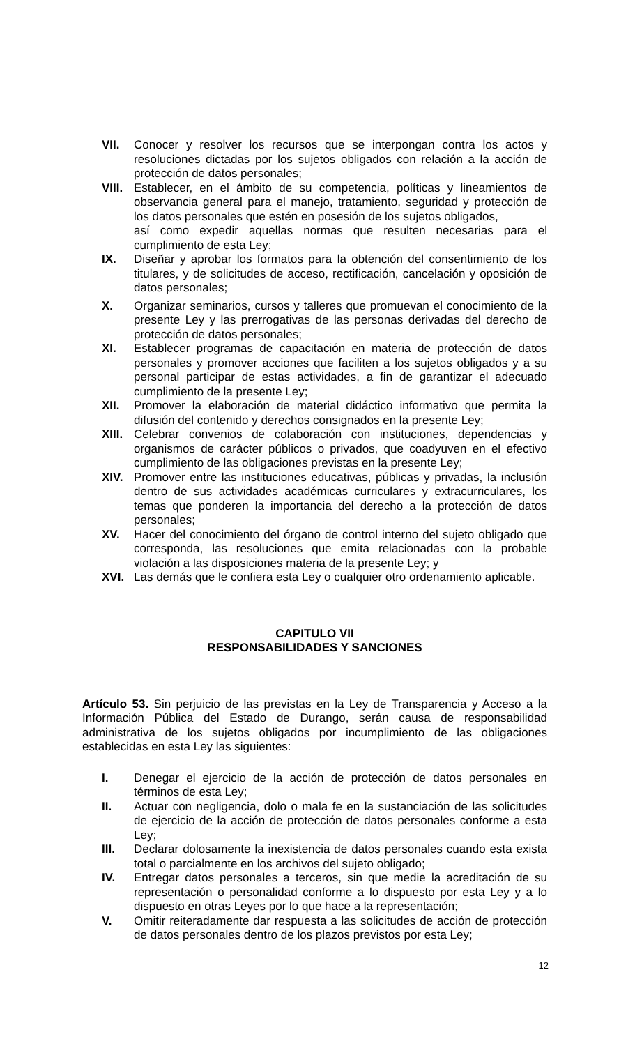VII. Conocer y resolver los recursos que se interpongan contra los actos y resoluciones dictadas por los sujetos obligados con relación a la acción de protección de datos personales;
VIII.
Establecer, en el ámbito de su competencia, políticas y lineamientos de observancia general para el manejo, tratamiento, seguridad y protección de los datos personales que estén en posesión de los sujetos obligados,
así como expedir aquellas normas que resulten necesarias para el cumplimiento de esta Ley;
IX. Diseñar y aprobar los formatos para la obtención del consentimiento de los titulares, y de solicitudes de acceso, rectificación, cancelación y oposición de datos personales;
X. Organizar seminarios, cursos y talleres que promuevan el conocimiento de la presente Ley y las prerrogativas de las personas derivadas del derecho de protección de datos personales;
XI. Establecer programas de capacitación en materia de protección de datos personales y promover acciones que faciliten a los sujetos obligados y a su personal participar de estas actividades, a fin de garantizar el adecuado cumplimiento de la presente Ley;
XII. Promover la elaboración de material didáctico informativo que permita la difusión del contenido y derechos consignados en la presente Ley;
XIII.
Celebrar convenios de colaboración con instituciones, dependencias y organismos de carácter públicos o privados, que coadyuven en el efectivo cumplimiento de las obligaciones previstas en la presente Ley;
XIV. Promover entre las instituciones educativas, públicas y privadas, la inclusión dentro de sus actividades académicas curriculares y extracurriculares, los temas que ponderen la importancia del derecho a la protección de datos personales;
XV. Hacer del conocimiento del órgano de control interno del sujeto obligado que corresponda, las resoluciones que emita relacionadas con la probable violación a las disposiciones materia de la presente Ley; y
XVI. Las demás que le confiera esta Ley o cualquier otro ordenamiento aplicable.
CAPITULO VII
RESPONSABILIDADES Y SANCIONES
Artículo 53. Sin perjuicio de las previstas en la Ley de Transparencia y Acceso a la Información Pública del Estado de Durango, serán causa de responsabilidad administrativa de los sujetos obligados por incumplimiento de las obligaciones establecidas en esta Ley las siguientes:
I. Denegar el ejercicio de la acción de protección de datos personales en términos de esta Ley;
II. Actuar con negligencia, dolo o mala fe en la sustanciación de las solicitudes de ejercicio de la acción de protección de datos personales conforme a esta Ley;
III. Declarar dolosamente la inexistencia de datos personales cuando esta exista total o parcialmente en los archivos del sujeto obligado;
IV. Entregar datos personales a terceros, sin que medie la acreditación de su representación o personalidad conforme a lo dispuesto por esta Ley y a lo dispuesto en otras Leyes por lo que hace a la representación;
V. Omitir reiteradamente dar respuesta a las solicitudes de acción de protección de datos personales dentro de los plazos previstos por esta Ley;
12